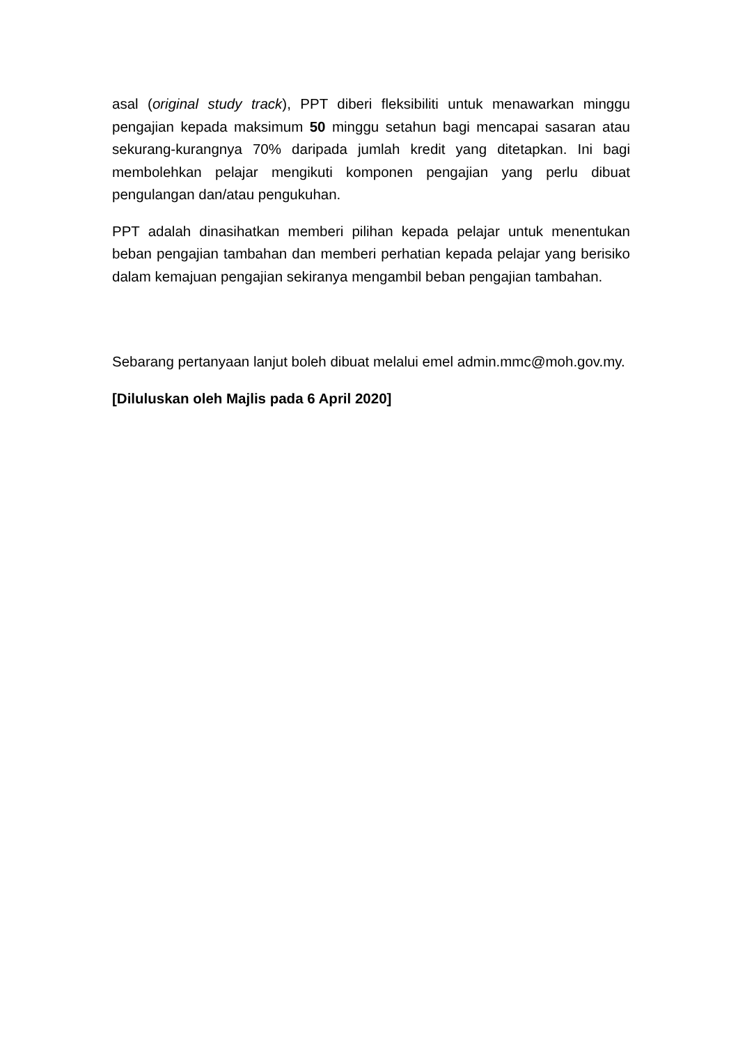asal (original study track), PPT diberi fleksibiliti untuk menawarkan minggu pengajian kepada maksimum 50 minggu setahun bagi mencapai sasaran atau sekurang-kurangnya 70% daripada jumlah kredit yang ditetapkan. Ini bagi membolehkan pelajar mengikuti komponen pengajian yang perlu dibuat pengulangan dan/atau pengukuhan.
PPT adalah dinasihatkan memberi pilihan kepada pelajar untuk menentukan beban pengajian tambahan dan memberi perhatian kepada pelajar yang berisiko dalam kemajuan pengajian sekiranya mengambil beban pengajian tambahan.
Sebarang pertanyaan lanjut boleh dibuat melalui emel admin.mmc@moh.gov.my.
[Diluluskan oleh Majlis pada 6 April 2020]